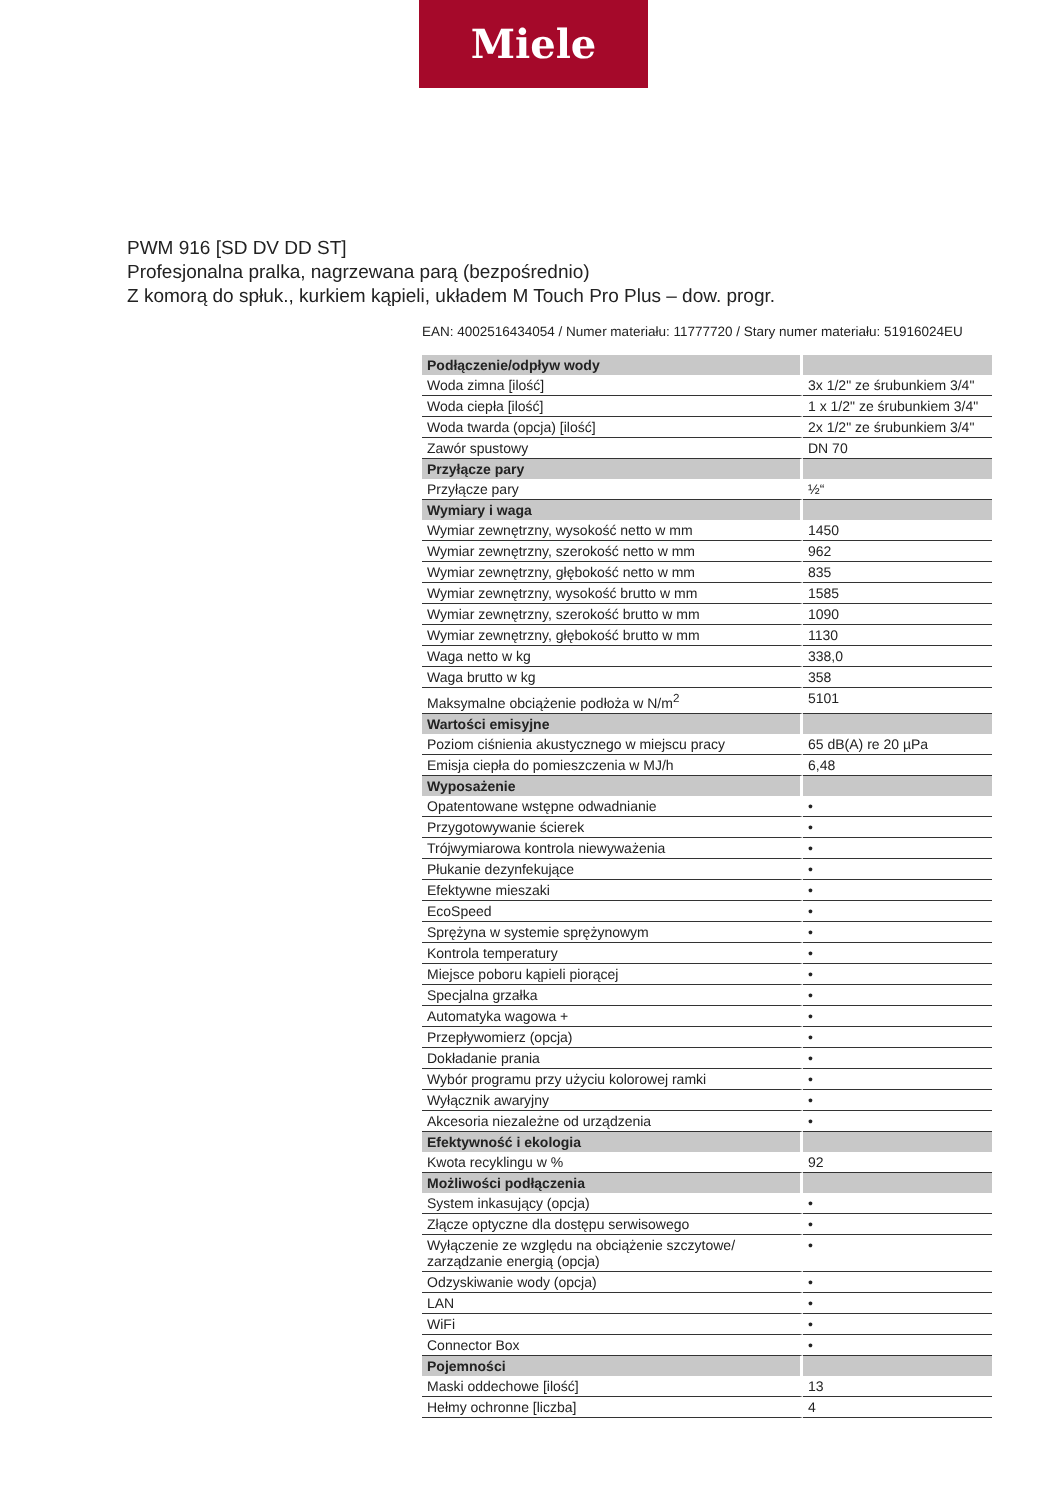Miele
PWM 916 [SD DV DD ST]
Profesjonalna pralka, nagrzewana parą (bezpośrednio)
Z komorą do spłuk., kurkiem kąpieli, układem M Touch Pro Plus – dow. progr.
EAN: 4002516434054 / Numer materiału: 11777720 / Stary numer materiału: 51916024EU
| Podłączenie/odpływ wody | |
| Woda zimna [ilość] | 3x 1/2" ze śrubunkiem 3/4" |
| Woda ciepła [ilość] | 1 x 1/2" ze śrubunkiem 3/4" |
| Woda twarda (opcja) [ilość] | 2x 1/2" ze śrubunkiem 3/4" |
| Zawór spustowy | DN 70 |
| Przyłącze pary | |
| Przyłącze pary | ½“ |
| Wymiary i waga | |
| Wymiar zewnętrzny, wysokość netto w mm | 1450 |
| Wymiar zewnętrzny, szerokość netto w mm | 962 |
| Wymiar zewnętrzny, głębokość netto w mm | 835 |
| Wymiar zewnętrzny, wysokość brutto w mm | 1585 |
| Wymiar zewnętrzny, szerokość brutto w mm | 1090 |
| Wymiar zewnętrzny, głębokość brutto w mm | 1130 |
| Waga netto w kg | 338,0 |
| Waga brutto w kg | 358 |
| Maksymalne obciążenie podłoża w N/m<sup>2</sup> | 5101 |
| Wartości emisyjne | |
| Poziom ciśnienia akustycznego w miejscu pracy | 65 dB(A) re 20 µPa |
| Emisja ciepła do pomieszczenia w MJ/h | 6,48 |
| Wyposażenie | |
| Opatentowane wstępne odwadnianie | • |
| Przygotowywanie ścierek | • |
| Trójwymiarowa kontrola niewyważenia | • |
| Płukanie dezynfekujące | • |
| Efektywne mieszaki | • |
| EcoSpeed | • |
| Sprężyna w systemie sprężynowym | • |
| Kontrola temperatury | • |
| Miejsce poboru kąpieli piorącej | • |
| Specjalna grzałka | • |
| Automatyka wagowa + | • |
| Przepływomierz (opcja) | • |
| Dokładanie prania | • |
| Wybór programu przy użyciu kolorowej ramki | • |
| Wyłącznik awaryjny | • |
| Akcesoria niezależne od urządzenia | • |
| Efektywność i ekologia | |
| Kwota recyklingu w % | 92 |
| Możliwości podłączenia | |
| System inkasujący (opcja) | • |
| Złącze optyczne dla dostępu serwisowego | • |
| Wyłączenie ze względu na obciążenie szczytowe/ zarządzanie energią (opcja) | • |
| Odzyskiwanie wody (opcja) | • |
| LAN | • |
| WiFi | • |
| Connector Box | • |
| Pojemności | |
| Maski oddechowe [ilość] | 13 |
| Hełmy ochronne [liczba] | 4 |